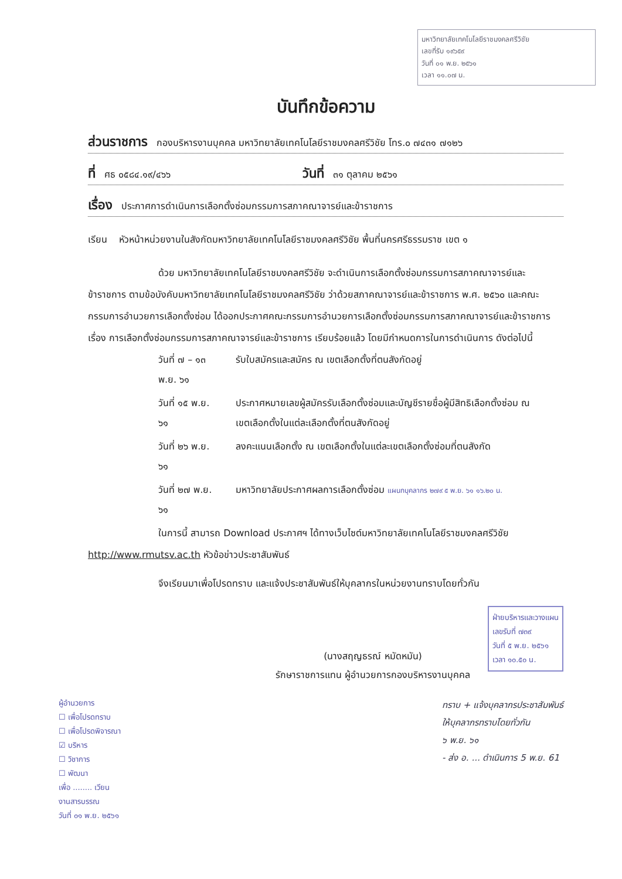มหาวิทยาลัยเทคโนโลยีราชมงคลศรีวิชัย
เลขที่รับ ๑๙๖๕๙
วันที่ ๐๑ พ.ย. ๒๕๖๑
เวลา ๑๑.๐๗ น.
บันทึกข้อความ
ส่วนราชการ กองบริหารงานบุคคล มหาวิทยาลัยเทคโนโลยีราชมงคลศรีวิชัย โทร.๐ ๗๔๓๑ ๗๑๒๖
ที่ ศธ ๐๕๘๔.๑๙/๔๖๖ วันที่ ๓๑ ตุลาคม ๒๕๖๑
เรื่อง ประกาศการดำเนินการเลือกตั้งซ่อมกรรมการสภาคณาจารย์และข้าราชการ
เรียน หัวหน้าหน่วยงานในสังกัดมหาวิทยาลัยเทคโนโลยีราชมงคลศรีวิชัย พื้นที่นครศรีธรรมราช เขต ๑
ด้วย มหาวิทยาลัยเทคโนโลยีราชมงคลศรีวิชัย จะดำเนินการเลือกตั้งซ่อมกรรมการสภาคณาจารย์และข้าราชการ ตามข้อบังคับมหาวิทยาลัยเทคโนโลยีราชมงคลศรีวิชัย ว่าด้วยสภาคณาจารย์และข้าราชการ พ.ศ. ๒๕๖๐ และคณะกรรมการอำนวยการเลือกตั้งซ่อม ได้ออกประกาศคณะกรรมการอำนวยการเลือกตั้งซ่อมกรรมการสภาคณาจารย์และข้าราชการ เรื่อง การเลือกตั้งซ่อมกรรมการสภาคณาจารย์และข้าราชการ เรียบร้อยแล้ว โดยมีกำหนดการในการดำเนินการ ดังต่อไปนี้
| วันที่ ๗ – ๑๓ พ.ย. ๖๑ | รับใบสมัครและสมัคร ณ เขตเลือกตั้งที่ตนสังกัดอยู่ |
| วันที่ ๑๕ พ.ย. ๖๑ | ประกาศหมายเลขผู้สมัครรับเลือกตั้งซ่อมและบัญชีรายชื่อผู้มีสิทธิเลือกตั้งซ่อม ณ เขตเลือกตั้งในแต่ละเลือกตั้งที่ตนสังกัดอยู่ |
| วันที่ ๒๖ พ.ย. ๖๑ | ลงคะแนนเลือกตั้ง ณ เขตเลือกตั้งในแต่ละเขตเลือกตั้งซ่อมที่ตนสังกัด |
| วันที่ ๒๗ พ.ย. ๖๑ | มหาวิทยาลัยประกาศผลการเลือกตั้งซ่อม แผนกบุคลากร ๒๗๙ ๕ พ.ย. ๖๑ ๑๖.๒๐ น. |
ในการนี้ สามารถ Download ประกาศฯ ได้ทางเว็บไซต์มหาวิทยาลัยเทคโนโลยีราชมงคลศรีวิชัย http://www.rmutsv.ac.th หัวข้อข่าวประชาสัมพันธ์
จึงเรียนมาเพื่อโปรดทราบ และแจ้งประชาสัมพันธ์ให้บุคลากรในหน่วยงานทราบโดยทั่วกัน
ฝ่ายบริหารและวางแผน
เลขรับที่ ๗๓๙
วันที่ ๕ พ.ย. ๒๕๖๑
เวลา ๑๐.๕๐ น.
(นางสฤญธรณ์ หมัดหมัน)
รักษาราชการแทน ผู้อำนวยการกองบริหารงานบุคคล
ผู้อำนวยการ
☐ เพื่อโปรดทราบ
☐ เพื่อโปรดพิจารณา
☑ บริหาร
☐ วิชาการ
☐ พัฒนา
เพื่อ ........ เวียน
งานสารบรรณ
วันที่ ๐๑ พ.ย. ๒๕๖๑
ทราบ + แจ้งบุคลากรประชาสัมพันธ์
ให้บุคลากรทราบโดยทั่วกัน
๖ พ.ย. ๖๑
- ส่ง อ. ... ดำเนินการ 5 พ.ย. 61